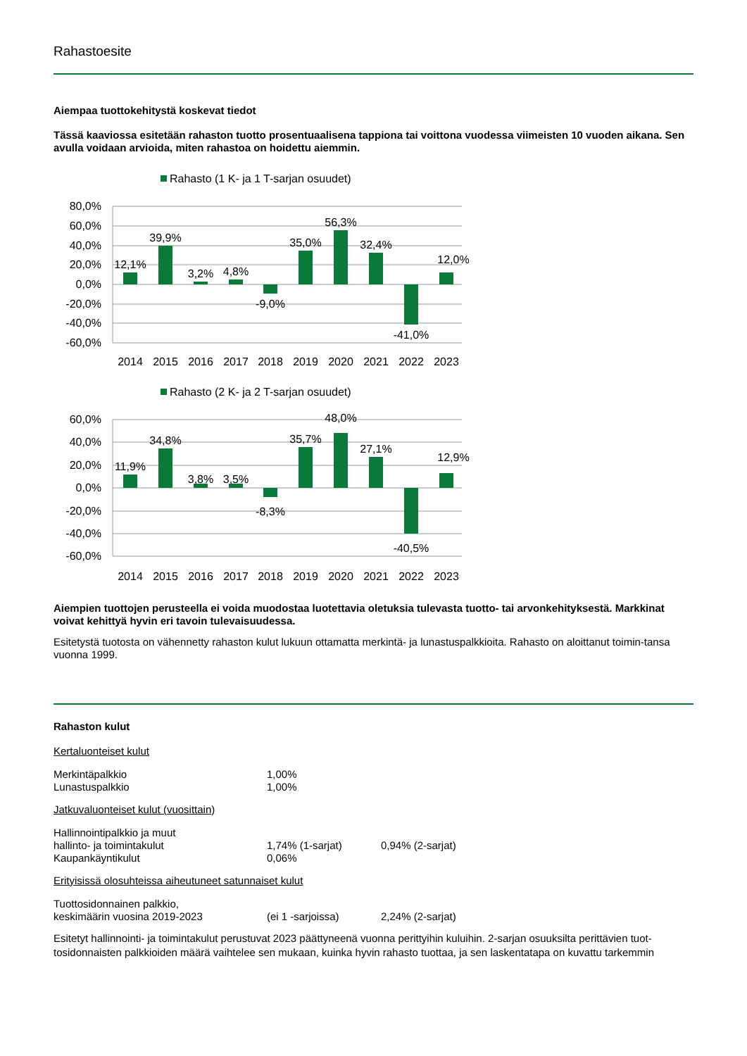Rahastoesite
Aiempaa tuottokehitystä koskevat tiedot
Tässä kaaviossa esitetään rahaston tuotto prosentuaalisena tappiona tai voittona vuodessa viimeisten 10 vuoden aikana. Sen avulla voidaan arvioida, miten rahastoa on hoidettu aiemmin.
Rahasto (1 K- ja 1 T-sarjan osuudet)
80,0%
60,0%
40,0%
20,0%
0,0%
-20,0%
-40,0%
-60,0%
12,1%
39,9%
3,2%
4,8%
-9,0%
35,0%
56,3%
32,4%
-41,0%
12,0%
2014
2015
2016
2017
2018
2019
2020
2021
2022
2023
Rahasto (2 K- ja 2 T-sarjan osuudet)
60,0%
40,0%
20,0%
0,0%
-20,0%
-40,0%
-60,0%
11,9%
34,8%
3,8%
3,5%
-8,3%
35,7%
48,0%
27,1%
-40,5%
12,9%
2014
2015
2016
2017
2018
2019
2020
2021
2022
2023
Aiempien tuottojen perusteella ei voida muodostaa luotettavia oletuksia tulevasta tuotto- tai arvonkehityksestä. Markkinat voivat kehittyä hyvin eri tavoin tulevaisuudessa.
Esitetystä tuotosta on vähennetty rahaston kulut lukuun ottamatta merkintä- ja lunastuspalkkioita. Rahasto on aloittanut toimin-tansa vuonna 1999.
Rahaston kulut
Kertaluonteiset kulut
| Merkintäpalkkio | 1,00% | |
| Lunastuspalkkio | 1,00% | |
Jatkuvaluonteiset kulut (vuosittain)
| Hallinnointipalkkio ja muut hallinto- ja toimintakulut | 1,74% (1-sarjat) | 0,94% (2-sarjat) |
| Kaupankäyntikulut | 0,06% | |
Erityisissä olosuhteissa aiheutuneet satunnaiset kulut
| Tuottosidonnainen palkkio, keskimäärin vuosina 2019-2023 | (ei 1 -sarjoissa) | 2,24% (2-sarjat) |
Esitetyt hallinnointi- ja toimintakulut perustuvat 2023 päättyneenä vuonna perittyihin kuluihin. 2-sarjan osuuksilta perittävien tuot-tosidonnaisten palkkioiden määrä vaihtelee sen mukaan, kuinka hyvin rahasto tuottaa, ja sen laskentatapa on kuvattu tarkemmin